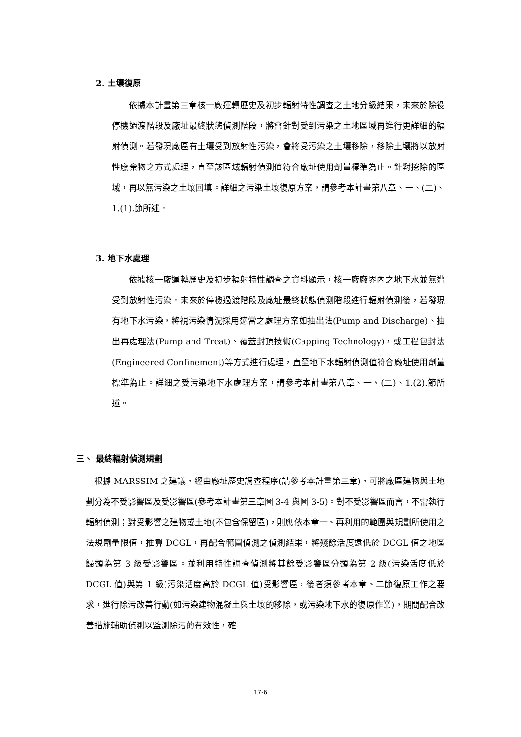2. 土壤復原
  依據本計畫第三章核一廠運轉歷史及初步輻射特性調查之土地分級結果，未來於除役停機過渡階段及廠址最終狀態偵測階段，將會針對受到污染之土地區域再進行更詳細的輻射偵測。若發現廠區有土壤受到放射性污染，會將受污染之土壤移除，移除土壤將以放射性廢棄物之方式處理，直至該區域輻射偵測值符合廠址使用劑量標準為止。針對挖除的區域，再以無污染之土壤回填。詳細之污染土壤復原方案，請參考本計畫第八章、一、(二)、1.(1).節所述。
3. 地下水處理
  依據核一廠運轉歷史及初步輻射特性調查之資料顯示，核一廠廠界內之地下水並無遭受到放射性污染。未來於停機過渡階段及廠址最終狀態偵測階段進行輻射偵測後，若發現有地下水污染，將視污染情況採用適當之處理方案如抽出法(Pump and Discharge)、抽出再處理法(Pump and Treat)、覆蓋封頂技術(Capping Technology)，或工程包封法(Engineered Confinement)等方式進行處理，直至地下水輻射偵測值符合廠址使用劑量標準為止。詳細之受污染地下水處理方案，請參考本計畫第八章、一、(二)、1.(2).節所述。
三、 最終輻射偵測規劃
 根據 MARSSIM 之建議，經由廠址歷史調查程序(請參考本計畫第三章)，可將廠區建物與土地劃分為不受影響區及受影響區(參考本計畫第三章圖 3-4 與圖 3-5)。對不受影響區而言，不需執行輻射偵測；對受影響之建物或土地(不包含保留區)，則應依本章一、再利用的範圍與規劃所使用之法規劑量限值，推算 DCGL，再配合範圍偵測之偵測結果，將殘餘活度遠低於 DCGL 值之地區歸類為第 3 級受影響區。並利用特性調查偵測將其餘受影響區分類為第 2 級(污染活度低於 DCGL 值)與第 1 級(污染活度高於 DCGL 值)受影響區，後者須參考本章、二節復原工作之要求，進行除污改善行動(如污染建物混凝土與土壤的移除，或污染地下水的復原作業)，期間配合改善措施輔助偵測以監測除污的有效性，確
17-6